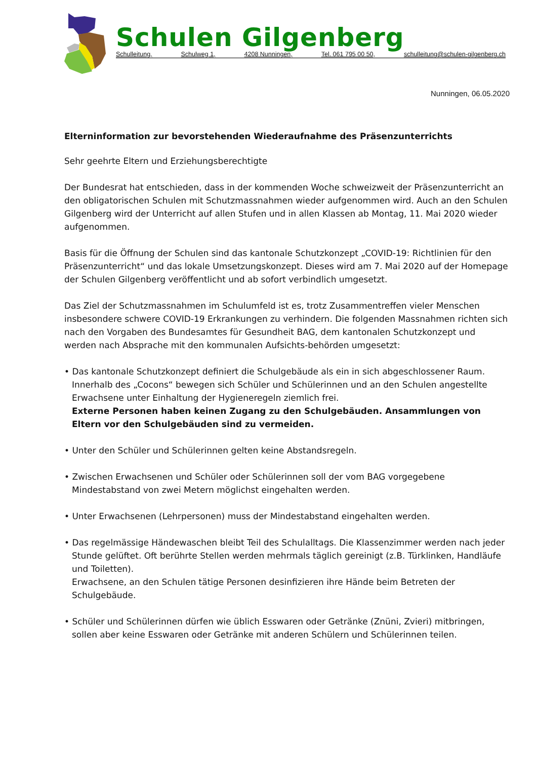Schulen Gilgenberg
Schulleitung, Schulweg 1, 4208 Nunningen, Tel. 061 795 00 50, schulleitung@schulen-gilgenberg.ch
Nunningen, 06.05.2020
Elterninformation zur bevorstehenden Wiederaufnahme des Präsenzunterrichts
Sehr geehrte Eltern und Erziehungsberechtigte
Der Bundesrat hat entschieden, dass in der kommenden Woche schweizweit der Präsenzunterricht an den obligatorischen Schulen mit Schutzmassnahmen wieder aufgenommen wird. Auch an den Schulen Gilgenberg wird der Unterricht auf allen Stufen und in allen Klassen ab Montag, 11. Mai 2020 wieder aufgenommen.
Basis für die Öffnung der Schulen sind das kantonale Schutzkonzept „COVID-19: Richtlinien für den Präsenzunterricht“ und das lokale Umsetzungskonzept. Dieses wird am 7. Mai 2020 auf der Homepage der Schulen Gilgenberg veröffentlicht und ab sofort verbindlich umgesetzt.
Das Ziel der Schutzmassnahmen im Schulumfeld ist es, trotz Zusammentreffen vieler Menschen insbesondere schwere COVID-19 Erkrankungen zu verhindern. Die folgenden Massnahmen richten sich nach den Vorgaben des Bundesamtes für Gesundheit BAG, dem kantonalen Schutzkonzept und werden nach Absprache mit den kommunalen Aufsichts-behörden umgesetzt:
• Das kantonale Schutzkonzept definiert die Schulgebäude als ein in sich abgeschlossener Raum. Innerhalb des „Cocons“ bewegen sich Schüler und Schülerinnen und an den Schulen angestellte Erwachsene unter Einhaltung der Hygieneregeln ziemlich frei.
Externe Personen haben keinen Zugang zu den Schulgebäuden. Ansammlungen von Eltern vor den Schulgebäuden sind zu vermeiden.
• Unter den Schüler und Schülerinnen gelten keine Abstandsregeln.
• Zwischen Erwachsenen und Schüler oder Schülerinnen soll der vom BAG vorgegebene Mindestabstand von zwei Metern möglichst eingehalten werden.
• Unter Erwachsenen (Lehrpersonen) muss der Mindestabstand eingehalten werden.
• Das regelmässige Händewaschen bleibt Teil des Schulalltags. Die Klassenzimmer werden nach jeder Stunde gelüftet. Oft berührte Stellen werden mehrmals täglich gereinigt (z.B. Türklinken, Handläufe und Toiletten).
Erwachsene, an den Schulen tätige Personen desinfizieren ihre Hände beim Betreten der Schulgebäude.
• Schüler und Schülerinnen dürfen wie üblich Esswaren oder Getränke (Znüni, Zvieri) mitbringen, sollen aber keine Esswaren oder Getränke mit anderen Schülern und Schülerinnen teilen.